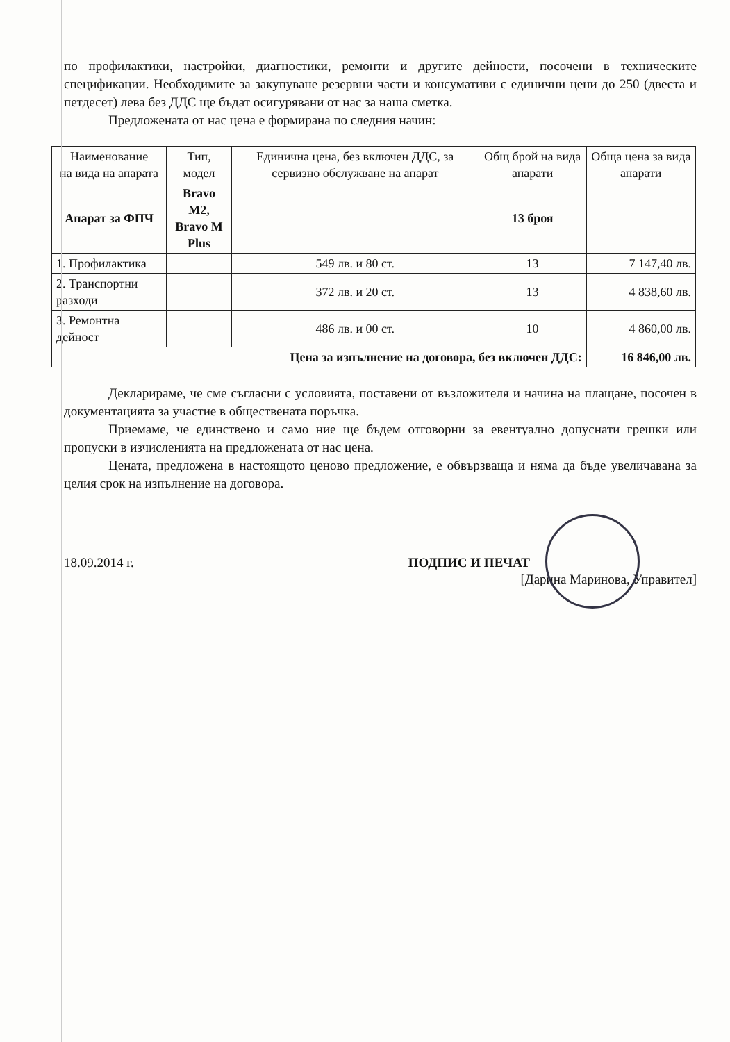по профилактики, настройки, диагностики, ремонти и другите дейности, посочени в техническите спецификации. Необходимите за закупуване резервни части и консумативи с единични цени до 250 (двеста и петдесет) лева без ДДС ще бъдат осигурявани от нас за наша сметка.
Предложената от нас цена е формирана по следния начин:
| Наименование на вида на апарата | Тип, модел | Единична цена, без включен ДДС, за сервизно обслужване на апарат | Общ брой на вида апарати | Обща цена за вида апарати |
| --- | --- | --- | --- | --- |
| Апарат за ФПЧ | Bravo M2, Bravo M Plus | | 13 броя | |
| 1. Профилактика | | 549 лв. и 80 ст. | 13 | 7 147,40 лв. |
| 2. Транспортни разходи | | 372 лв. и 20 ст. | 13 | 4 838,60 лв. |
| 3. Ремонтна дейност | | 486 лв. и 00 ст. | 10 | 4 860,00 лв. |
| Цена за изпълнение на договора, без включен ДДС: | | | | 16 846,00 лв. |
Декларираме, че сме съгласни с условията, поставени от възложителя и начина на плащане, посочен в документацията за участие в обществената поръчка.
Приемаме, че единствено и само ние ще бъдем отговорни за евентуално допуснати грешки или пропуски в изчисленията на предложената от нас цена.
Цената, предложена в настоящото ценово предложение, е обвързваща и няма да бъде увеличавана за целия срок на изпълнение на договора.
18.09.2014 г. ПОДПИС И ПЕЧАТ
[Дарина Маринова, Управител]